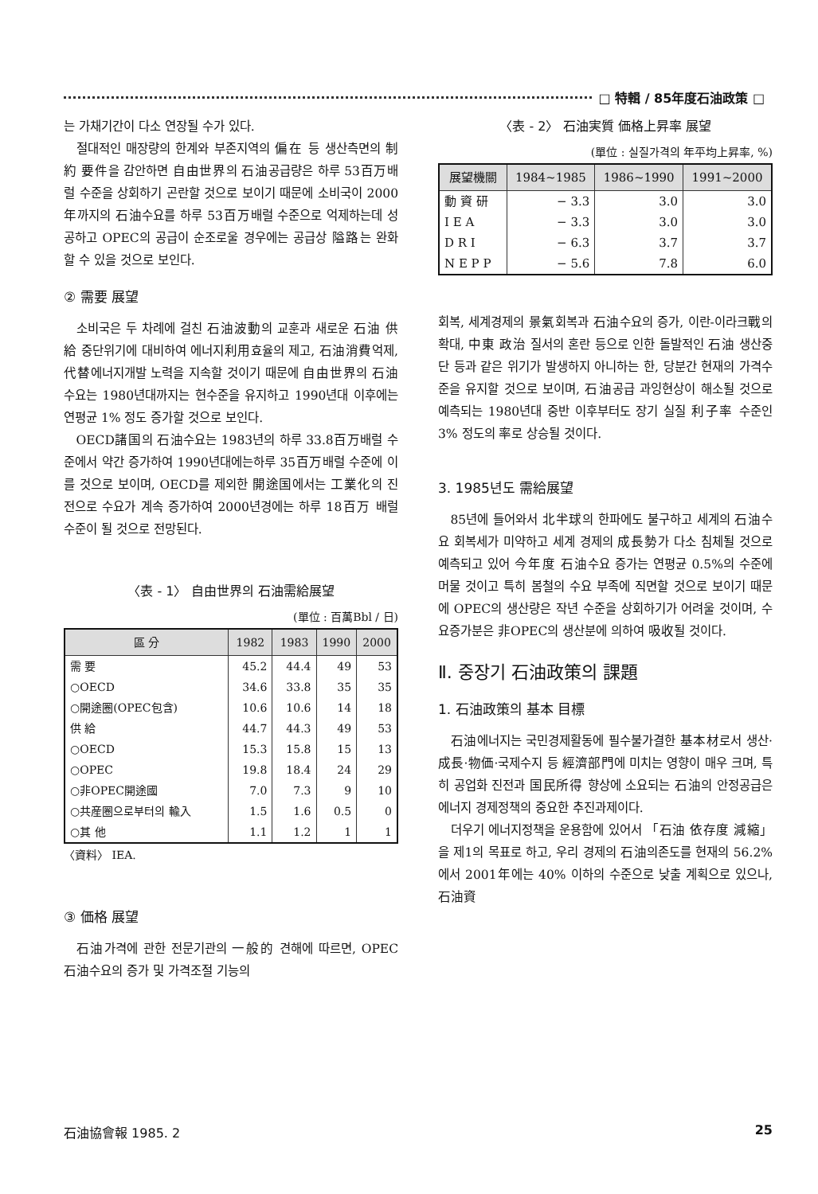□ 特輯 / 85年度石油政策 □
는 가채기간이 다소 연장될 수가 있다.
절대적인 매장량의 한계와 부존지역의 偏在 등 생산측면의 制約 要件을 감안하면 自由世界의 石油공급량은 하루 53百万배럴 수준을 상회하기 곤란할 것으로 보이기 때문에 소비국이 2000年까지의 石油수요를 하루 53百万배럴 수준으로 억제하는데 성공하고 OPEC의 공급이 순조로울 경우에는 공급상 隘路는 완화할 수 있을 것으로 보인다.
② 需要 展望
소비국은 두 차례에 걸친 石油波動의 교훈과 새로운 石油 供給 중단위기에 대비하여 에너지利用효율의 제고, 石油消費억제, 代替에너지개발 노력을 지속할 것이기 때문에 自由世界의 石油수요는 1980년대까지는 현수준을 유지하고 1990년대 이후에는 연평균 1% 정도 증가할 것으로 보인다.
OECD諸国의 石油수요는 1983년의 하루 33.8百万배럴 수준에서 약간 증가하여 1990년대에는하루 35百万배럴 수준에 이를 것으로 보이며, OECD를 제외한 開途国에서는 工業化의 진전으로 수요가 계속 증가하여 2000년경에는 하루 18百万 배럴 수준이 될 것으로 전망된다.
〈表 - 1〉 自由世界의 石油需給展望
(單位 : 百萬Bbl / 日)
| 區 分 | 1982 | 1983 | 1990 | 2000 |
| --- | --- | --- | --- | --- |
| 需 要 | 45.2 | 44.4 | 49 | 53 |
| ○OECD | 34.6 | 33.8 | 35 | 35 |
| ○開途圈(OPEC包含) | 10.6 | 10.6 | 14 | 18 |
| 供 給 | 44.7 | 44.3 | 49 | 53 |
| ○OECD | 15.3 | 15.8 | 15 | 13 |
| ○OPEC | 19.8 | 18.4 | 24 | 29 |
| ○非OPEC開途國 | 7.0 | 7.3 | 9 | 10 |
| ○共産圈으로부터의 輸入 | 1.5 | 1.6 | 0.5 | 0 |
| ○其 他 | 1.1 | 1.2 | 1 | 1 |
〈資料〉 IEA.
③ 価格 展望
石油가격에 관한 전문기관의 一般的 견해에 따르면, OPEC 石油수요의 증가 및 가격조절 기능의
〈表 - 2〉 石油実質 価格上昇率 展望
(單位 : 실질가격의 年平均上昇率, %)
| 展望機關 | 1984~1985 | 1986~1990 | 1991~2000 |
| --- | --- | --- | --- |
| 動 資 研 | − 3.3 | 3.0 | 3.0 |
| I E A | − 3.3 | 3.0 | 3.0 |
| D R I | − 6.3 | 3.7 | 3.7 |
| N E P P | − 5.6 | 7.8 | 6.0 |
회복, 세계경제의 景氣회복과 石油수요의 증가, 이란-이라크戰의 확대, 中東 政治 질서의 혼란 등으로 인한 돌발적인 石油 생산중단 등과 같은 위기가 발생하지 아니하는 한, 당분간 현재의 가격수준을 유지할 것으로 보이며, 石油공급 과잉현상이 해소될 것으로 예측되는 1980년대 중반 이후부터도 장기 실질 利子率 수준인 3% 정도의 率로 상승될 것이다.
3. 1985년도 需給展望
85년에 들어와서 北半球의 한파에도 불구하고 세계의 石油수요 회복세가 미약하고 세계 경제의 成長勢가 다소 침체될 것으로 예측되고 있어 今年度 石油수요 증가는 연평균 0.5%의 수준에 머물 것이고 특히 봄철의 수요 부족에 직면할 것으로 보이기 때문에 OPEC의 생산량은 작년 수준을 상회하기가 어려울 것이며, 수요증가분은 非OPEC의 생산분에 의하여 吸收될 것이다.
Ⅱ. 중장기 石油政策의 課題
1. 石油政策의 基本 目標
石油에너지는 국민경제활동에 필수불가결한 基本材로서 생산·成長·物価·국제수지 등 經濟部門에 미치는 영향이 매우 크며, 특히 공업화 진전과 国民所得 향상에 소요되는 石油의 안정공급은 에너지 경제정책의 중요한 추진과제이다.
더우기 에너지정책을 운용함에 있어서 「石油 依存度 減縮」을 제1의 목표로 하고, 우리 경제의 石油의존도를 현재의 56.2%에서 2001年에는 40% 이하의 수준으로 낮출 계획으로 있으나, 石油資
石油協會報 1985. 2 25